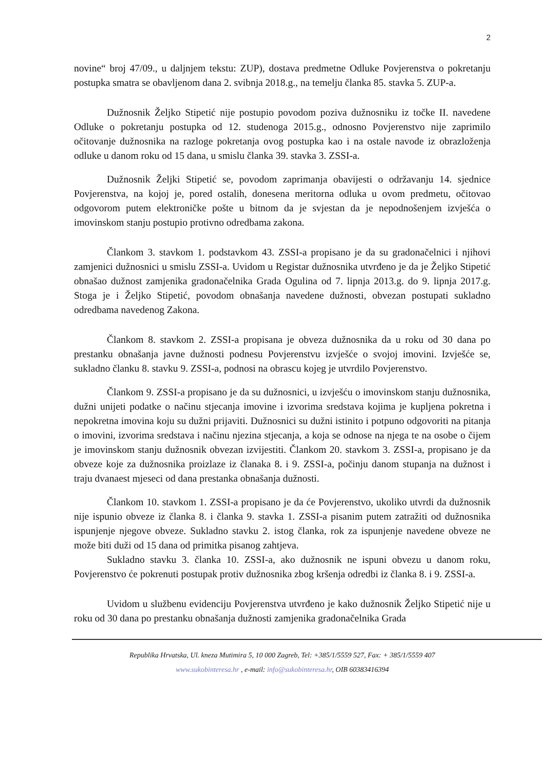2
novine“ broj 47/09., u daljnjem tekstu: ZUP), dostava predmetne Odluke Povjerenstva o pokretanju postupka smatra se obavljenom dana 2. svibnja 2018.g., na temelju članka 85. stavka 5. ZUP-a.
Dužnosnik Željko Stipetić nije postupio povodom poziva dužnosniku iz točke II. navedene Odluke o pokretanju postupka od 12. studenoga 2015.g., odnosno Povjerenstvo nije zaprimilo očitovanje dužnosnika na razloge pokretanja ovog postupka kao i na ostale navode iz obrazloženja odluke u danom roku od 15 dana, u smislu članka 39. stavka 3. ZSSI-a.
Dužnosnik Željki Stipetić se, povodom zaprimanja obavijesti o održavanju 14. sjednice Povjerenstva, na kojoj je, pored ostalih, donesena meritorna odluka u ovom predmetu, očitovao odgovorom putem elektroničke pošte u bitnom da je svjestan da je nepodnošenjem izvješća o imovinskom stanju postupio protivno odredbama zakona.
Člankom 3. stavkom 1. podstavkom 43. ZSSI-a propisano je da su gradonačelnici i njihovi zamjenici dužnosnici u smislu ZSSI-a. Uvidom u Registar dužnosnika utvrđeno je da je Željko Stipetić obnašao dužnost zamjenika gradonačelnika Grada Ogulina od 7. lipnja 2013.g. do 9. lipnja 2017.g. Stoga je i Željko Stipetić, povodom obnašanja navedene dužnosti, obvezan postupati sukladno odredbama navedenog Zakona.
Člankom 8. stavkom 2. ZSSI-a propisana je obveza dužnosnika da u roku od 30 dana po prestanku obnašanja javne dužnosti podnesu Povjerenstvu izvješće o svojoj imovini. Izvješće se, sukladno članku 8. stavku 9. ZSSI-a, podnosi na obrascu kojeg je utvrdilo Povjerenstvo.
Člankom 9. ZSSI-a propisano je da su dužnosnici, u izvješću o imovinskom stanju dužnosnika, dužni unijeti podatke o načinu stjecanja imovine i izvorima sredstava kojima je kupljena pokretna i nepokretna imovina koju su dužni prijaviti. Dužnosnici su dužni istinito i potpuno odgovoriti na pitanja o imovini, izvorima sredstava i načinu njezina stjecanja, a koja se odnose na njega te na osobe o čijem je imovinskom stanju dužnosnik obvezan izvijestiti. Člankom 20. stavkom 3. ZSSI-a, propisano je da obveze koje za dužnosnika proizlaze iz članaka 8. i 9. ZSSI-a, počinju danom stupanja na dužnost i traju dvanaest mjeseci od dana prestanka obnašanja dužnosti.
Člankom 10. stavkom 1. ZSSI-a propisano je da će Povjerenstvo, ukoliko utvrdi da dužnosnik nije ispunio obveze iz članka 8. i članka 9. stavka 1. ZSSI-a pisanim putem zatražiti od dužnosnika ispunjenje njegove obveze. Sukladno stavku 2. istog članka, rok za ispunjenje navedene obveze ne može biti duži od 15 dana od primitka pisanog zahtjeva.
Sukladno stavku 3. članka 10. ZSSI-a, ako dužnosnik ne ispuni obvezu u danom roku, Povjerenstvo će pokrenuti postupak protiv dužnosnika zbog kršenja odredbi iz članka 8. i 9. ZSSI-a.
Uvidom u službenu evidenciju Povjerenstva utvrđeno je kako dužnosnik Željko Stipetić nije u roku od 30 dana po prestanku obnašanja dužnosti zamjenika gradonačelnika Grada
Republika Hrvatska, Ul. kneza Mutimira 5, 10 000 Zagreb, Tel: +385/1/5559 527, Fax: + 385/1/5559 407
www.sukobinteresa.hr , e-mail: info@sukobinteresa.hr, OIB 60383416394